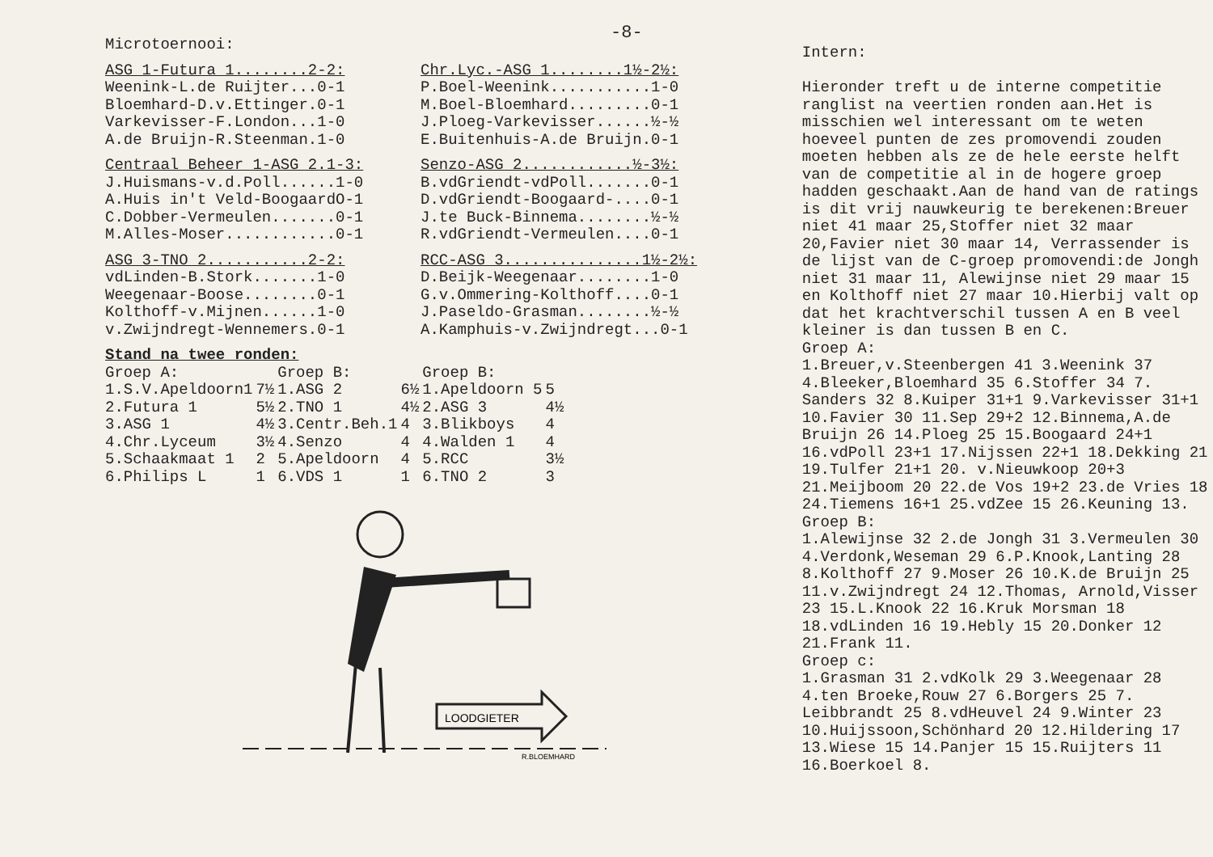-8-
Microtoernooi:
ASG 1-Futura 1........2-2:
Weenink-L.de Ruijter...0-1
Bloemhard-D.v.Ettinger.0-1
Varkevisser-F.London...1-0
A.de Bruijn-R.Steenman.1-0
Centraal Beheer 1-ASG 2.1-3:
J.Huismans-v.d.Poll......1-0
A.Huis in't Veld-BoogaardO-1
C.Dobber-Vermeulen.......0-1
M.Alles-Moser............0-1
ASG 3-TNO 2...........2-2:
vdLinden-B.Stork.......1-0
Weegenaar-Boose........0-1
Kolthoff-v.Mijnen......1-0
v.Zwijndregt-Wennemers.0-1
Chr.Lyc.-ASG 1........1½-2½:
P.Boel-Weenink...........1-0
M.Boel-Bloemhard.........0-1
J.Ploeg-Varkevisser......½-½
E.Buitenhuis-A.de Bruijn.0-1
Senzo-ASG 2............½-3½:
B.vdGriendt-vdPoll.......0-1
D.vdGriendt-Boogaard-....0-1
J.te Buck-Binnema........½-½
R.vdGriendt-Vermeulen....0-1
RCC-ASG 3...............1½-2½:
D.Beijk-Weegenaar........1-0
G.v.Ommering-Kolthoff....0-1
J.Paseldo-Grasman........½-½
A.Kamphuis-v.Zwijndregt...0-1
Stand na twee ronden:
| Groep A: | | Groep B: | | Groep B: | |
| --- | --- | --- | --- | --- | --- |
| 1.S.V.Apeldoorn1 | 7½ | 1.ASG 2 | 6½ | 1.Apeldoorn 5 | 5 |
| 2.Futura 1 | 5½ | 2.TNO 1 | 4½ | 2.ASG 3 | 4½ |
| 3.ASG 1 | 4½ | 3.Centr.Beh.1 | 4 | 3.Blikboys | 4 |
| 4.Chr.Lyceum | 3½ | 4.Senzo | 4 | 4.Walden 1 | 4 |
| 5.Schaakmaat 1 | 2 | 5.Apeldoorn | 4 | 5.RCC | 3½ |
| 6.Philips L | 1 | 6.VDS 1 | 1 | 6.TNO 2 | 3 |
LOODGIETER
R.BLOEMHARD
Intern:
Hieronder treft u de interne competitie ranglist na veertien ronden aan.Het is misschien wel interessant om te weten hoeveel punten de zes promovendi zouden moeten hebben als ze de hele eerste helft van de competitie al in de hogere groep hadden geschaakt.Aan de hand van de ratings is dit vrij nauwkeurig te berekenen:Breuer niet 41 maar 25,Stoffer niet 32 maar 20,Favier niet 30 maar 14, Verrassender is de lijst van de C-groep promovendi:de Jongh niet 31 maar 11, Alewijnse niet 29 maar 15 en Kolthoff niet 27 maar 10.Hierbij valt op dat het krachtverschil tussen A en B veel kleiner is dan tussen B en C.
Groep A:
1.Breuer,v.Steenbergen 41 3.Weenink 37 4.Bleeker,Bloemhard 35 6.Stoffer 34 7. Sanders 32 8.Kuiper 31+1 9.Varkevisser 31+1 10.Favier 30 11.Sep 29+2 12.Binnema,A.de Bruijn 26 14.Ploeg 25 15.Boogaard 24+1 16.vdPoll 23+1 17.Nijssen 22+1 18.Dekking 21 19.Tulfer 21+1 20. v.Nieuwkoop 20+3 21.Meijboom 20 22.de Vos 19+2 23.de Vries 18 24.Tiemens 16+1 25.vdZee 15 26.Keuning 13.
Groep B:
1.Alewijnse 32 2.de Jongh 31 3.Vermeulen 30 4.Verdonk,Weseman 29 6.P.Knook,Lanting 28 8.Kolthoff 27 9.Moser 26 10.K.de Bruijn 25 11.v.Zwijndregt 24 12.Thomas, Arnold,Visser 23 15.L.Knook 22 16.Kruk Morsman 18 18.vdLinden 16 19.Hebly 15 20.Donker 12 21.Frank 11.
Groep c:
1.Grasman 31 2.vdKolk 29 3.Weegenaar 28 4.ten Broeke,Rouw 27 6.Borgers 25 7. Leibbrandt 25 8.vdHeuvel 24 9.Winter 23 10.Huijssoon,Schönhard 20 12.Hildering 17 13.Wiese 15 14.Panjer 15 15.Ruijters 11 16.Boerkoel 8.